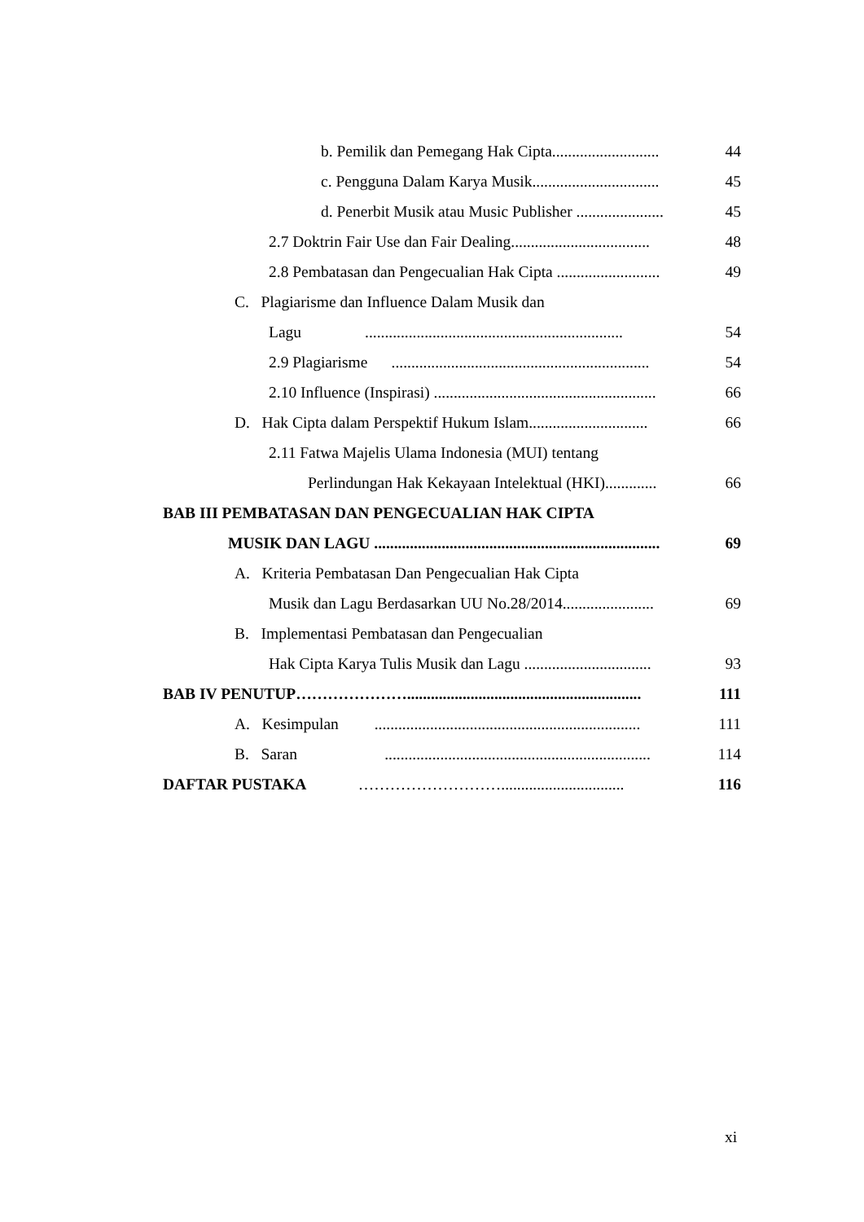b. Pemilik dan Pemegang Hak Cipta........................... 44
c. Pengguna Dalam Karya Musik................................ 45
d. Penerbit Musik atau Music Publisher ...................... 45
2.7 Doktrin Fair Use dan Fair Dealing................................... 48
2.8 Pembatasan dan Pengecualian Hak Cipta .......................... 49
C. Plagiarisme dan Influence Dalam Musik dan
Lagu ................................................................. 54
2.9 Plagiarisme ................................................................. 54
2.10 Influence (Inspirasi) ........................................................ 66
D. Hak Cipta dalam Perspektif Hukum Islam.............................. 66
2.11 Fatwa Majelis Ulama Indonesia (MUI) tentang
Perlindungan Hak Kekayaan Intelektual (HKI)............. 66
BAB III PEMBATASAN DAN PENGECUALIAN HAK CIPTA
MUSIK DAN LAGU ........................................................................ 69
A. Kriteria Pembatasan Dan Pengecualian Hak Cipta
Musik dan Lagu Berdasarkan UU No.28/2014....................... 69
B. Implementasi Pembatasan dan Pengecualian
Hak Cipta Karya Tulis Musik dan Lagu ................................ 93
BAB IV PENUTUP…………………........................................................... 111
A. Kesimpulan ................................................................... 111
B. Saran ................................................................... 114
DAFTAR PUSTAKA ………………………............................... 116
xi